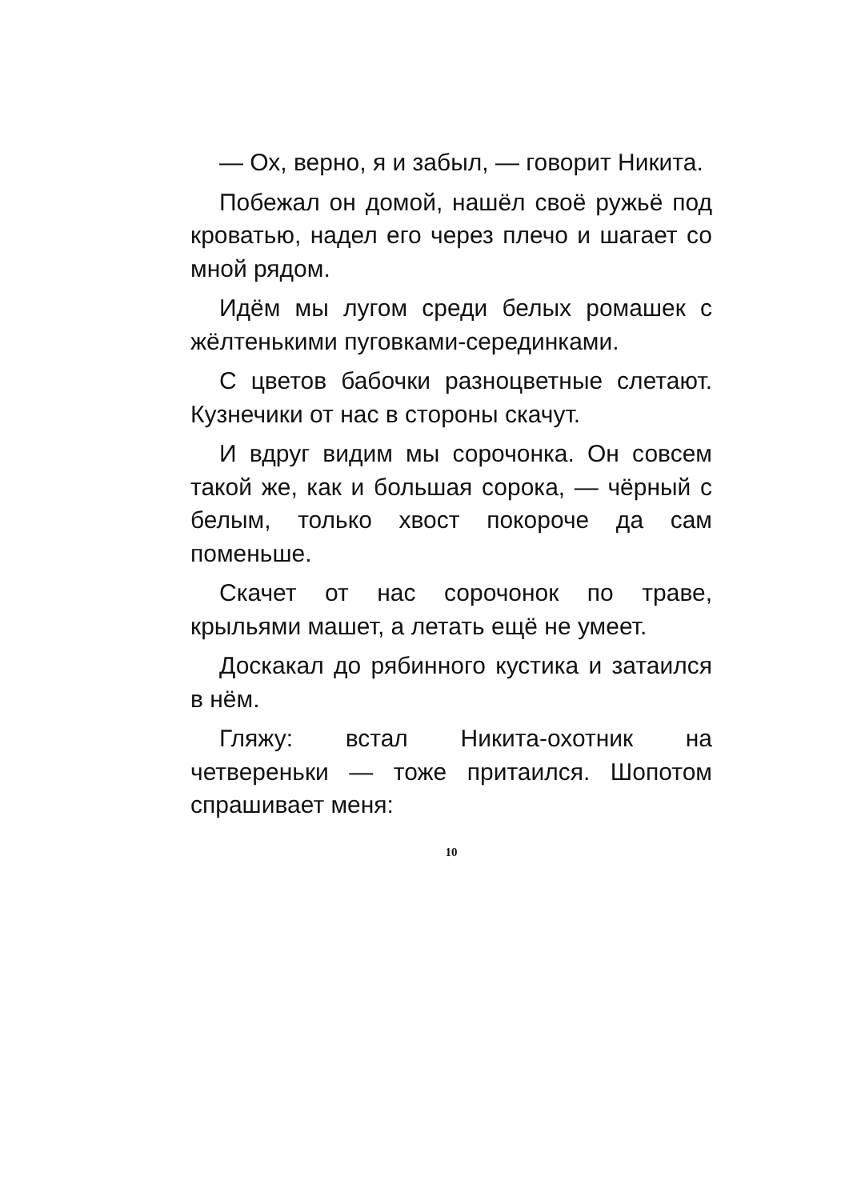— Ох, верно, я и забыл, — говорит Никита.
Побежал он домой, нашёл своё ружьё под кроватью, надел его через плечо и шагает со мной рядом.
Идём мы лугом среди белых ромашек с жёлтенькими пуговками-серединками.
С цветов бабочки разноцветные слетают. Кузнечики от нас в стороны скачут.
И вдруг видим мы сорочонка. Он совсем такой же, как и большая сорока, — чёрный с белым, только хвост покороче да сам поменьше.
Скачет от нас сорочонок по траве, крыльями машет, а летать ещё не умеет.
Доскакал до рябинного кустика и затаился в нём.
Гляжу: встал Никита-охотник на четвереньки — тоже притаился. Шопотом спрашивает меня:
10